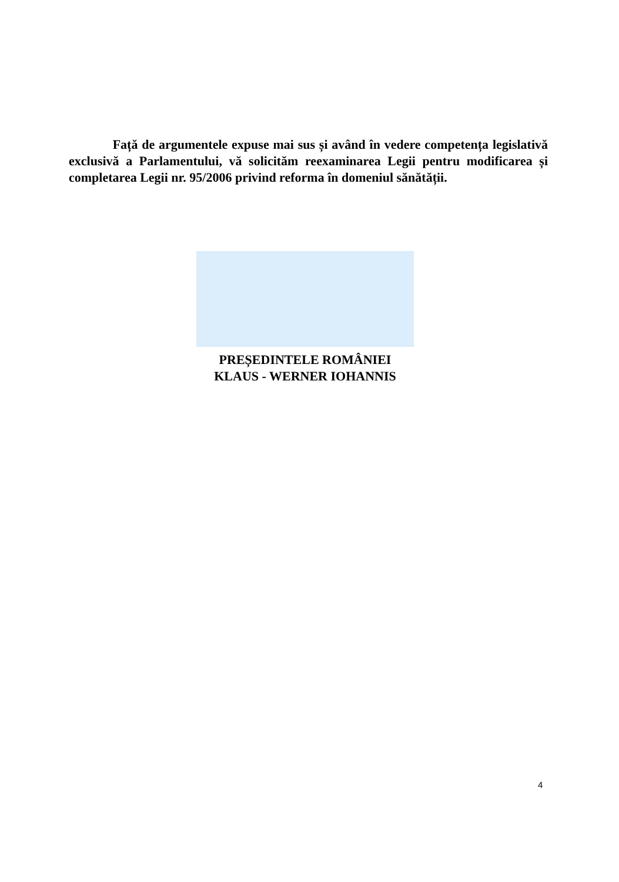Față de argumentele expuse mai sus și având în vedere competența legislativă exclusivă a Parlamentului, vă solicităm reexaminarea Legii pentru modificarea și completarea Legii nr. 95/2006 privind reforma în domeniul sănătății.
PREȘEDINTELE ROMÂNIEI
KLAUS - WERNER IOHANNIS
4